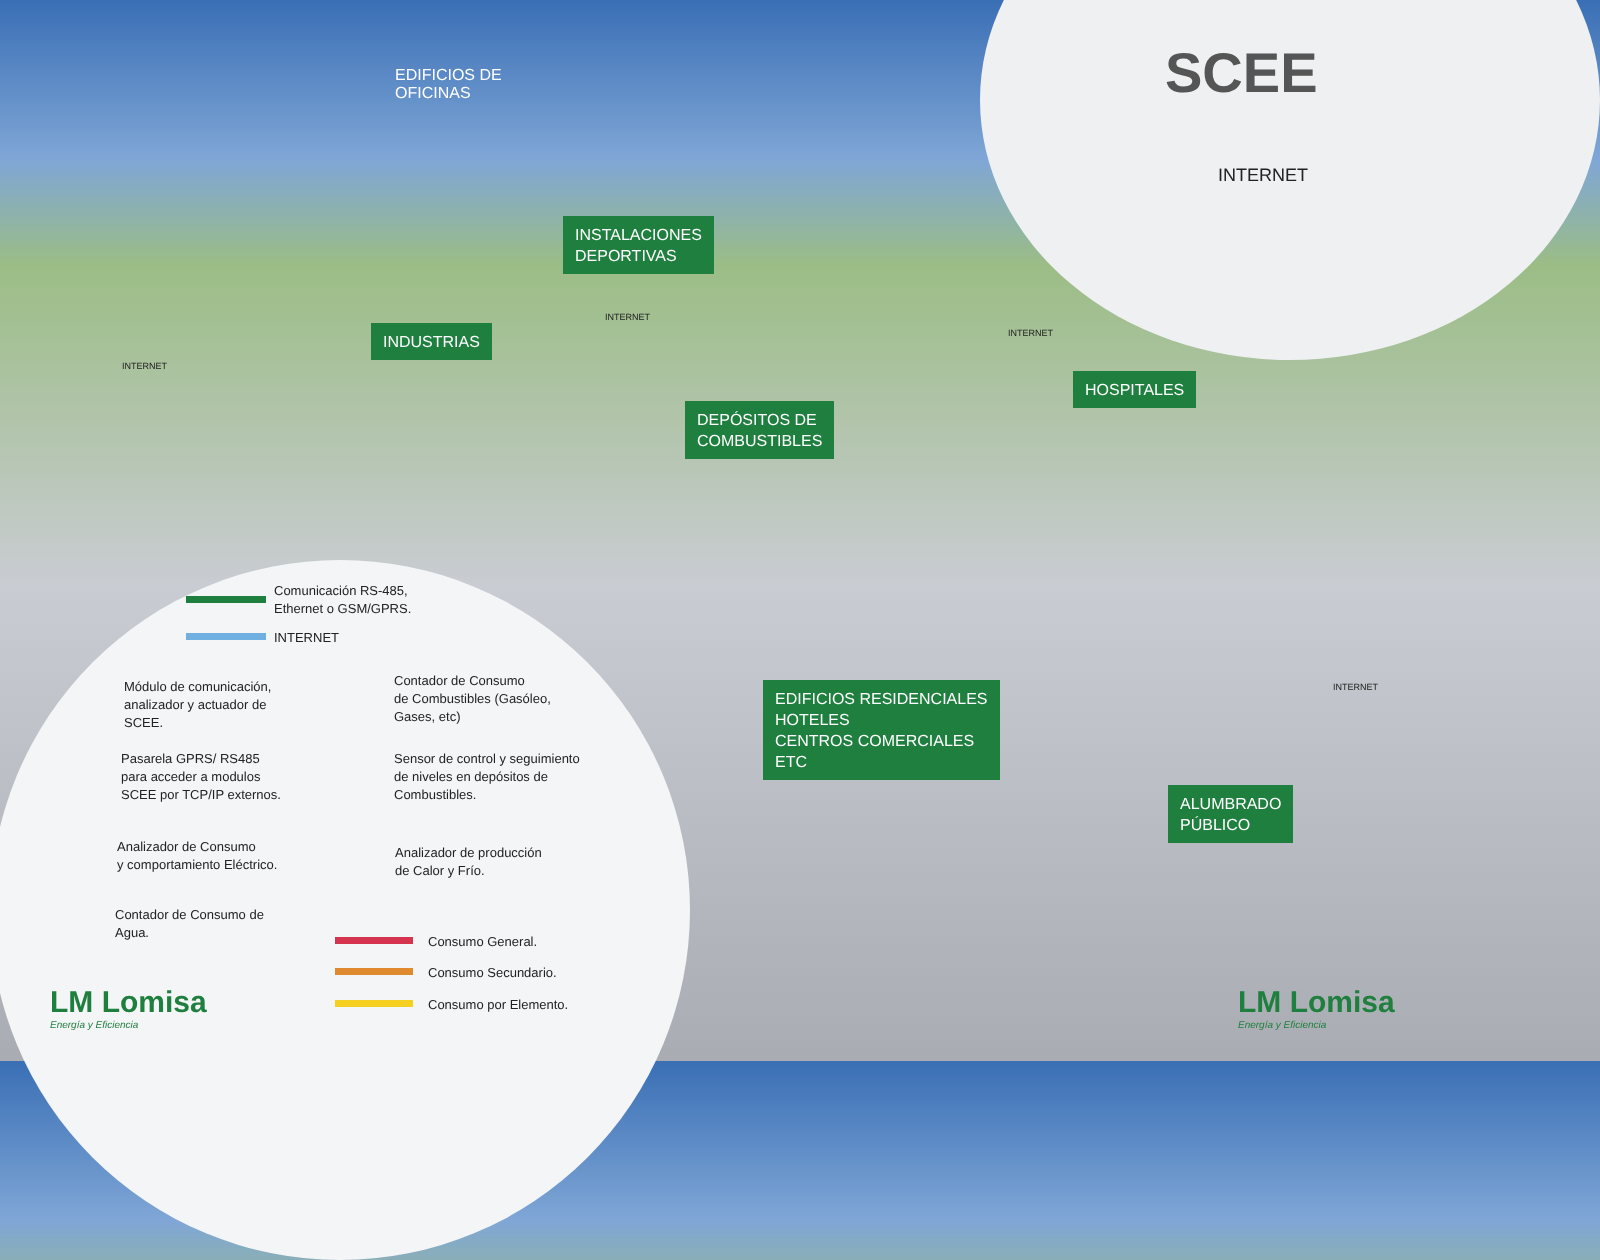EDIFICIOS DE
OFICINAS
SCEE
INTERNET
INSTALACIONES
DEPORTIVAS
INTERNET
INTERNET
INDUSTRIAS
INTERNET
HOSPITALES
DEPÓSITOS DE
COMBUSTIBLES
EDIFICIOS RESIDENCIALES
HOTELES
CENTROS COMERCIALES
ETC
INTERNET
ALUMBRADO
PÚBLICO
Comunicación RS-485,
Ethernet o GSM/GPRS.
INTERNET
Módulo de comunicación,
analizador y actuador de
SCEE.
Contador de Consumo
de Combustibles (Gasóleo,
Gases, etc)
Pasarela GPRS/ RS485
para acceder a modulos
SCEE por TCP/IP externos.
Sensor de control y seguimiento
de niveles en depósitos de
Combustibles.
Analizador de Consumo
y comportamiento Eléctrico.
Analizador de producción
de Calor y Frío.
Contador de Consumo de
Agua.
Consumo General.
Consumo Secundario.
Consumo por Elemento.
LM Lomisa
Energía y Eficiencia
LM Lomisa
Energía y Eficiencia